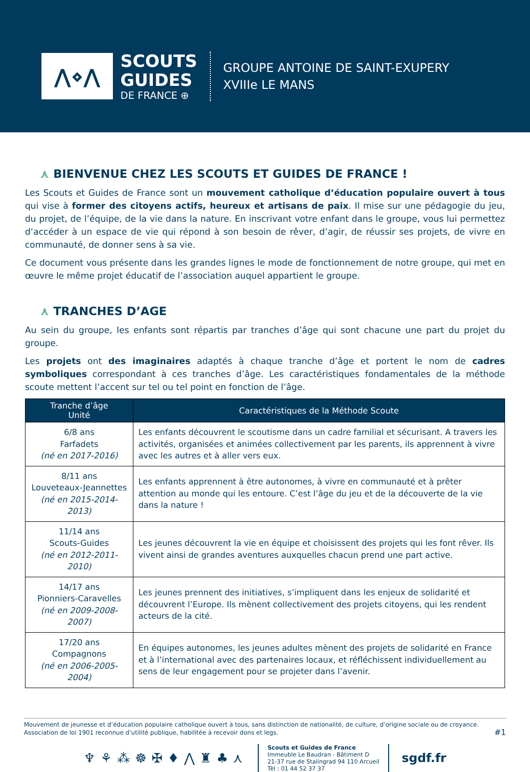⋀⋄⋀
SCOUTS
GUIDES
DE FRANCE ⊕
GROUPE ANTOINE DE SAINT-EXUPERY
XVIIIe LE MANS
⋏ BIENVENUE CHEZ LES SCOUTS ET GUIDES DE FRANCE !
Les Scouts et Guides de France sont un mouvement catholique d’éducation populaire ouvert à tous qui vise à former des citoyens actifs, heureux et artisans de paix. Il mise sur une pédagogie du jeu, du projet, de l’équipe, de la vie dans la nature. En inscrivant votre enfant dans le groupe, vous lui permettez d’accéder à un espace de vie qui répond à son besoin de rêver, d’agir, de réussir ses projets, de vivre en communauté, de donner sens à sa vie.
Ce document vous présente dans les grandes lignes le mode de fonctionnement de notre groupe, qui met en œuvre le même projet éducatif de l’association auquel appartient le groupe.
⋏ TRANCHES D’AGE
Au sein du groupe, les enfants sont répartis par tranches d’âge qui sont chacune une part du projet du groupe.
Les projets ont des imaginaires adaptés à chaque tranche d’âge et portent le nom de cadres symboliques correspondant à ces tranches d’âge. Les caractéristiques fondamentales de la méthode scoute mettent l’accent sur tel ou tel point en fonction de l’âge.
| Tranche d’âge Unité | Caractéristiques de la Méthode Scoute |
| --- | --- |
| 6/8 ans Farfadets (né en 2017-2016) | Les enfants découvrent le scoutisme dans un cadre familial et sécurisant. A travers les activités, organisées et animées collectivement par les parents, ils apprennent à vivre avec les autres et à aller vers eux. |
| 8/11 ans Louveteaux-Jeannettes (né en 2015-2014-2013) | Les enfants apprennent à être autonomes, à vivre en communauté et à prêter attention au monde qui les entoure. C’est l’âge du jeu et de la découverte de la vie dans la nature ! |
| 11/14 ans Scouts-Guides (né en 2012-2011-2010) | Les jeunes découvrent la vie en équipe et choisissent des projets qui les font rêver. Ils vivent ainsi de grandes aventures auxquelles chacun prend une part active. |
| 14/17 ans Pionniers-Caravelles (né en 2009-2008-2007) | Les jeunes prennent des initiatives, s’impliquent dans les enjeux de solidarité et découvrent l’Europe. Ils mènent collectivement des projets citoyens, qui les rendent acteurs de la cité. |
| 17/20 ans Compagnons (né en 2006-2005-2004) | En équipes autonomes, les jeunes adultes mènent des projets de solidarité en France et à l’international avec des partenaires locaux, et réfléchissent individuellement au sens de leur engagement pour se projeter dans l’avenir. |
Mouvement de jeunesse et d’éducation populaire catholique ouvert à tous, sans distinction de nationalité, de culture, d’origine sociale ou de croyance.
Association de loi 1901 reconnue d’utilité publique, habilitée à recevoir dons et legs.
#1
♆⚘⁂☸✠♦⋀♜♣⋏
Scouts et Guides de France
Immeuble Le Baudran - Bâtiment D
21-37 rue de Stalingrad 94 110 Arcueil
Tèl : 01 44 52 37 37
sgdf.fr